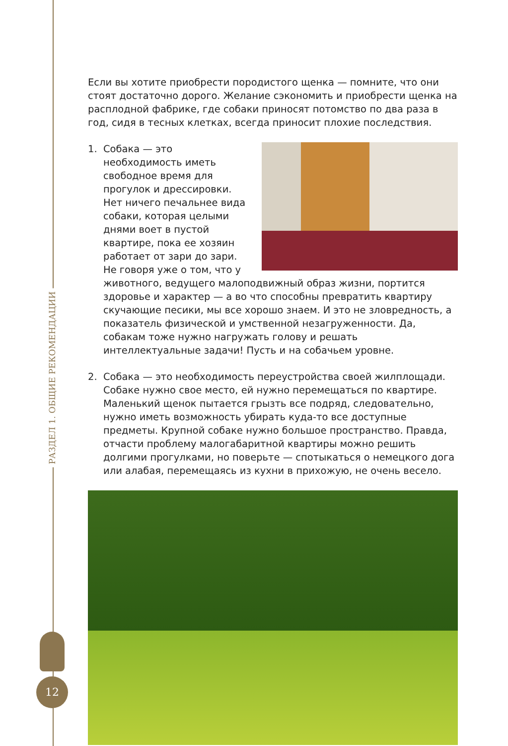РАЗДЕЛ 1. ОБЩИЕ РЕКОМЕНДАЦИИ
12
Если вы хотите приобрести породистого щенка — помните, что они стоят достаточно дорого. Желание сэкономить и приобрести щенка на расплодной фабрике, где собаки приносят потомство по два раза в год, сидя в тесных клетках, всегда приносит плохие последствия.
1. Собака — это необходимость иметь свободное время для прогулок и дрессировки. Нет ничего печальнее вида собаки, которая целыми днями воет в пустой квартире, пока ее хозяин работает от зари до зари. Не говоря уже о том, что у животного, ведущего малоподвижный образ жизни, портится здоровье и характер — а во что способны превратить квартиру скучающие песики, мы все хорошо знаем. И это не зловредность, а показатель физической и умственной незагруженности. Да, собакам тоже нужно нагружать голову и решать интеллектуальные задачи! Пусть и на собачьем уровне.
2. Собака — это необходимость переустройства своей жилплощади. Собаке нужно свое место, ей нужно перемещаться по квартире. Маленький щенок пытается грызть все подряд, следовательно, нужно иметь возможность убирать куда-то все доступные предметы. Крупной собаке нужно большое пространство. Правда, отчасти проблему малогабаритной квартиры можно решить долгими прогулками, но поверьте — спотыкаться о немецкого дога или алабая, перемещаясь из кухни в прихожую, не очень весело.